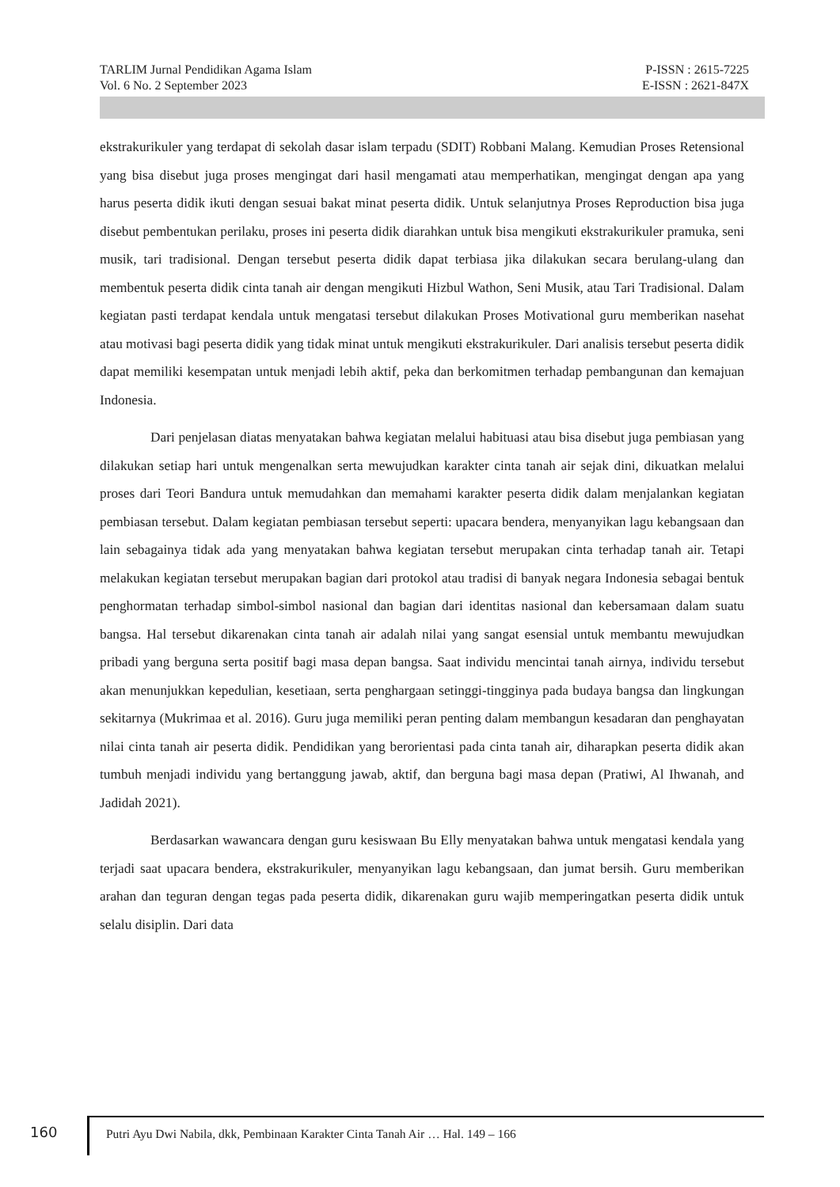TARLIM Jurnal Pendidikan Agama Islam P-ISSN : 2615-7225
Vol. 6 No. 2 September 2023 E-ISSN : 2621-847X
ekstrakurikuler yang terdapat di sekolah dasar islam terpadu (SDIT) Robbani Malang. Kemudian Proses Retensional yang bisa disebut juga proses mengingat dari hasil mengamati atau memperhatikan, mengingat dengan apa yang harus peserta didik ikuti dengan sesuai bakat minat peserta didik. Untuk selanjutnya Proses Reproduction bisa juga disebut pembentukan perilaku, proses ini peserta didik diarahkan untuk bisa mengikuti ekstrakurikuler pramuka, seni musik, tari tradisional. Dengan tersebut peserta didik dapat terbiasa jika dilakukan secara berulang-ulang dan membentuk peserta didik cinta tanah air dengan mengikuti Hizbul Wathon, Seni Musik, atau Tari Tradisional. Dalam kegiatan pasti terdapat kendala untuk mengatasi tersebut dilakukan Proses Motivational guru memberikan nasehat atau motivasi bagi peserta didik yang tidak minat untuk mengikuti ekstrakurikuler. Dari analisis tersebut peserta didik dapat memiliki kesempatan untuk menjadi lebih aktif, peka dan berkomitmen terhadap pembangunan dan kemajuan Indonesia.
Dari penjelasan diatas menyatakan bahwa kegiatan melalui habituasi atau bisa disebut juga pembiasan yang dilakukan setiap hari untuk mengenalkan serta mewujudkan karakter cinta tanah air sejak dini, dikuatkan melalui proses dari Teori Bandura untuk memudahkan dan memahami karakter peserta didik dalam menjalankan kegiatan pembiasan tersebut. Dalam kegiatan pembiasan tersebut seperti: upacara bendera, menyanyikan lagu kebangsaan dan lain sebagainya tidak ada yang menyatakan bahwa kegiatan tersebut merupakan cinta terhadap tanah air. Tetapi melakukan kegiatan tersebut merupakan bagian dari protokol atau tradisi di banyak negara Indonesia sebagai bentuk penghormatan terhadap simbol-simbol nasional dan bagian dari identitas nasional dan kebersamaan dalam suatu bangsa. Hal tersebut dikarenakan cinta tanah air adalah nilai yang sangat esensial untuk membantu mewujudkan pribadi yang berguna serta positif bagi masa depan bangsa. Saat individu mencintai tanah airnya, individu tersebut akan menunjukkan kepedulian, kesetiaan, serta penghargaan setinggi-tingginya pada budaya bangsa dan lingkungan sekitarnya (Mukrimaa et al. 2016). Guru juga memiliki peran penting dalam membangun kesadaran dan penghayatan nilai cinta tanah air peserta didik. Pendidikan yang berorientasi pada cinta tanah air, diharapkan peserta didik akan tumbuh menjadi individu yang bertanggung jawab, aktif, dan berguna bagi masa depan (Pratiwi, Al Ihwanah, and Jadidah 2021).
Berdasarkan wawancara dengan guru kesiswaan Bu Elly menyatakan bahwa untuk mengatasi kendala yang terjadi saat upacara bendera, ekstrakurikuler, menyanyikan lagu kebangsaan, dan jumat bersih. Guru memberikan arahan dan teguran dengan tegas pada peserta didik, dikarenakan guru wajib memperingatkan peserta didik untuk selalu disiplin. Dari data
160
Putri Ayu Dwi Nabila, dkk, Pembinaan Karakter Cinta Tanah Air … Hal. 149 – 166